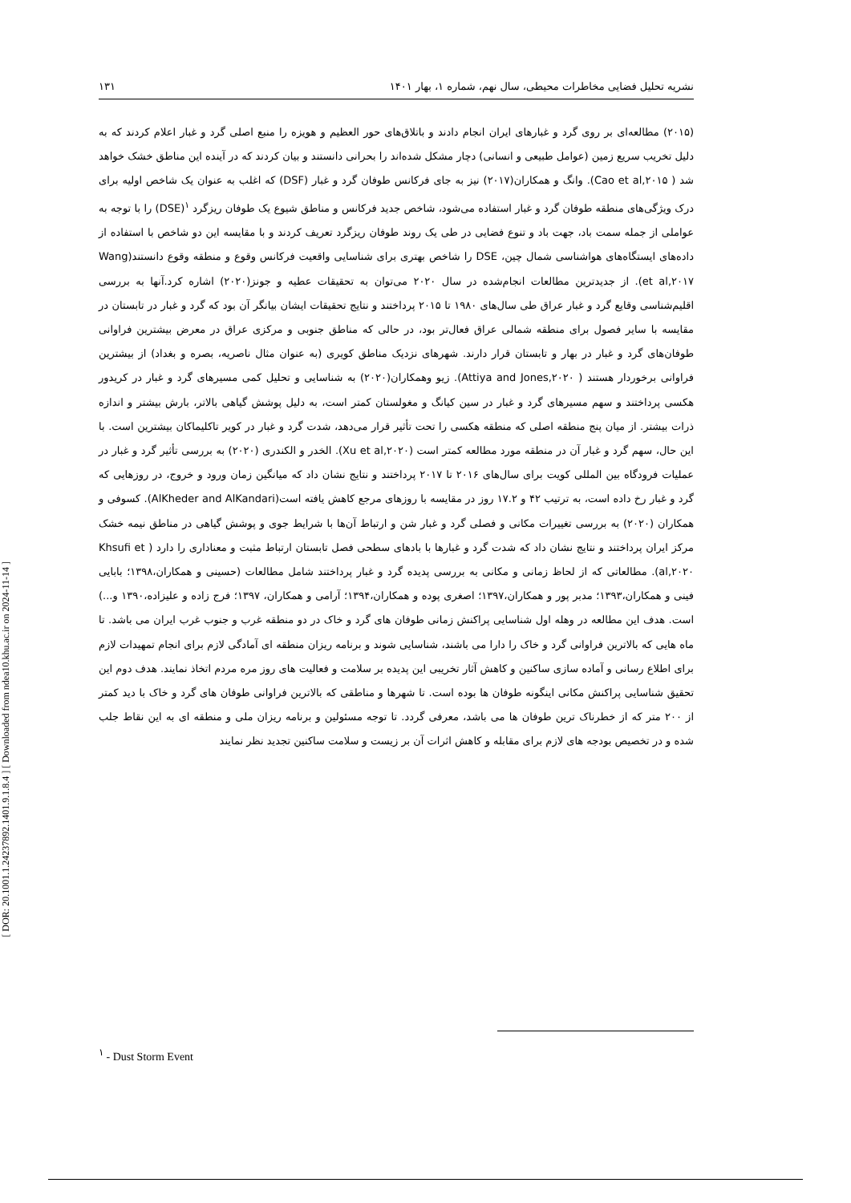[ DOR: 20.1001.1.24237892.1401.9.1.8.4 ] [ Downloaded from ndea10.khu.ac.ir on 2024-11-14 ]
نشریه تحلیل فضایی مخاطرات محیطی، سال نهم، شماره ۱، بهار ۱۴۰۱ ۱۳۱
(۲۰۱۵) مطالعه‌ای بر روی گرد و غبارهای ایران انجام دادند و باتلاق‌های حور العظیم و هویزه را منبع اصلی گرد و غبار اعلام کردند که به دلیل تخریب سریع زمین (عوامل طبیعی و انسانی) دچار مشکل شده‌اند را بحرانی دانستند و بیان کردند که در آینده این مناطق خشک خواهد شد ( Cao et al,۲۰۱۵). وانگ و همکاران(۲۰۱۷) نیز به جای فرکانس طوفان گرد و غبار (DSF) که اغلب به عنوان یک شاخص اولیه برای درک ویژگی‌های منطقه طوفان گرد و غبار استفاده می‌شود، شاخص جدید فرکانس و مناطق شیوع یک طوفان ریزگرد <sup>۱</sup>(DSE) را با توجه به عواملی از جمله سمت باد، جهت باد و تنوع فضایی در طی یک روند طوفان ریزگرد تعریف کردند و با مقایسه این دو شاخص با استفاده از داده‌های ایستگاه‌های هواشناسی شمال چین، DSE را شاخص بهتری برای شناسایی واقعیت فرکانس وقوع و منطقه وقوع دانستند(Wang et al,۲۰۱۷). از جدیدترین مطالعات انجام‌شده در سال ۲۰۲۰ می‌توان به تحقیقات عطیه و جونز(۲۰۲۰) اشاره کرد.آنها به بررسی اقلیم‌شناسی وقایع گرد و غبار عراق طی سال‌های ۱۹۸۰ تا ۲۰۱۵ پرداختند و نتایج تحقیقات ایشان بیانگر آن بود که گرد و غبار در تابستان در مقایسه با سایر فصول برای منطقه شمالی عراق فعال‌تر بود، در حالی که مناطق جنوبی و مرکزی عراق در معرض بیشترین فراوانی طوفان‌های گرد و غبار در بهار و تابستان قرار دارند. شهرهای نزدیک مناطق کویری (به عنوان مثال ناصریه، بصره و بغداد) از بیشترین فراوانی برخوردار هستند ( Attiya and Jones,۲۰۲۰). زیو وهمکاران(۲۰۲۰) به شناسایی و تحلیل کمی مسیرهای گرد و غبار در کریدور هکسی پرداختند و سهم مسیرهای گرد و غبار در سین کیانگ و مغولستان کمتر است، به دلیل پوشش گیاهی بالاتر، بارش بیشتر و اندازه ذرات بیشتر. از میان پنج منطقه اصلی که منطقه هکسی را تحت تأثیر قرار می‌دهد، شدت گرد و غبار در کویر تاکلیماکان بیشترین است. با این حال، سهم گرد و غبار آن در منطقه مورد مطالعه کمتر است (Xu et al,۲۰۲۰). الخدر و الکندری (۲۰۲۰) به بررسی تأثیر گرد و غبار در عملیات فرودگاه بین المللی کویت برای سال‌های ۲۰۱۶ تا ۲۰۱۷ پرداختند و نتایج نشان داد که میانگین زمان ورود و خروج، در روزهایی که گرد و غبار رخ داده است، به ترتیب ۴۲ و ۱۷.۲ روز در مقایسه با روزهای مرجع کاهش یافته است(AlKheder and AlKandari). کسوفی و همکاران (۲۰۲۰) به بررسی تغییرات مکانی و فصلی گرد و غبار شن و ارتباط آن‌ها با شرایط جوی و پوشش گیاهی در مناطق نیمه خشک مرکز ایران پرداختند و نتایج نشان داد که شدت گرد و غبارها با بادهای سطحی فصل تابستان ارتباط مثبت و معناداری را دارد ( Khsufi et al,۲۰۲۰). مطالعاتی که از لحاظ زمانی و مکانی به بررسی پدیده گرد و غبار پرداختند شامل مطالعات (حسینی و همکاران،۱۳۹۸؛ بابایی فینی و همکاران،۱۳۹۳؛ مدبر پور و همکاران،۱۳۹۷؛ اصغری پوده و همکاران،۱۳۹۴؛ آرامی و همکاران، ۱۳۹۷؛ فرج زاده و علیزاده،۱۳۹۰ و...) است. هدف این مطالعه در وهله اول شناسایی پراکنش زمانی طوفان های گرد و خاک در دو منطقه غرب و جنوب غرب ایران می باشد. تا ماه هایی که بالاترین فراوانی گرد و خاک را دارا می باشند، شناسایی شوند و برنامه ریزان منطقه ای آمادگی لازم برای انجام تمهیدات لازم برای اطلاع رسانی و آماده سازی ساکنین و کاهش آثار تخریبی این پدیده بر سلامت و فعالیت های روز مره مردم اتخاذ نمایند. هدف دوم این تحقیق شناسایی پراکنش مکانی اینگونه طوفان ها بوده است. تا شهرها و مناطقی که بالاترین فراوانی طوفان های گرد و خاک با دید کمتر از ۲۰۰ متر که از خطرناک ترین طوفان ها می باشد، معرفی گردد. تا توجه مسئولین و برنامه ریزان ملی و منطقه ای به این نقاط جلب شده و در تخصیص بودجه های لازم برای مقابله و کاهش اثرات آن بر زیست و سلامت ساکنین تجدید نظر نمایند
<sup>۱</sup> - Dust Storm Event